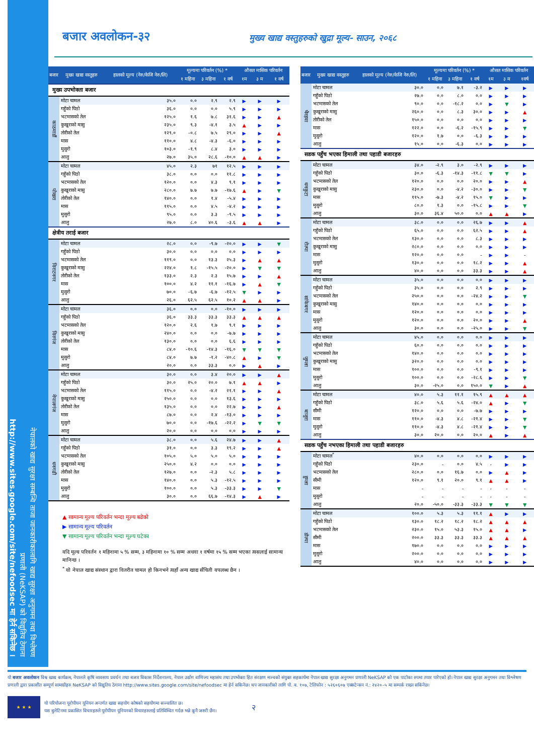नेपालको खाद्य सुरक्षा सम्बन्धि ताजा जानकारीकालागि खाद्य सुरक्षा अनुगमन तथा विश्लेषण
प्रणाली (NeKSAP) को विद्युतिय ठेगाना
http://www.sites.google.com/site/nefoodsec मा हेर्न सकिनेछ ।
बजार अवलोकन-३२
मुख्य खाद्य वस्तुहरुको खुद्रा मूल्य- साउन, २०६८
| बजार | मुख्य खाद्य वस्तुहरु | हालको मूल्य (नेरु/केजि नेरु/लि) | मूल्यमा परिवर्तन (%) * | | | औसत मासिक परिवर्तन | | |
| --- | --- | --- | --- | --- | --- | --- | --- | --- |
| | | | १ महिना | ३ महिना | १ वर्ष | १म | ३ म | १ वर्ष |
| मुख्य उपभोक्ता बजार | | | | | | | | |
| काठमाडौं | मोटा चामल | ३५.० | ०.० | २.९ | २.९ | ▶ | ▶ | ▶ |
| | गहुँको पिठो | ३६.० | ०.० | ०.० | ५.९ | ▶ | ▶ | ▶ |
| | भटमासको तेल | १२५.० | १.६ | ७.८ | ३१.६ | ▶ | ▶ | ▲ |
| | कुखुराको मासु | २३५.० | ९.३ | -४.१ | ३.५ | ▲ | ▶ | ▶ |
| | तोरीको तेल | १२९.० | -०.८ | ७.५ | २९.० | ▶ | ▶ | ▲ |
| | मास | ११०.० | ४.८ | -४.३ | -६.० | ▶ | ▶ | ▶ |
| | मुसुरो | १०३.० | -१.९ | ८.४ | ३.० | ▶ | ▶ | ▶ |
| | आलु | २७.० | ३५.० | २८.६ | -१०.० | ▲ | ▲ | ▶ |
| पोखरा | मोटा चामल | ४५.० | २.३ | ७१ | १२.५ | ▶ | ▶ | ▶ |
| | गहुँको पिठो | ३८.० | ०.० | ०.० | ११.८ | ▶ | ▶ | ▶ |
| | भटमासको तेल | १२०.० | ०.० | ४.३ | ९.१ | ▶ | ▶ | ▶ |
| | कुखुराको मासु | २८०.० | ७.७ | ७.७ | -१७.६ | ▲ | ▶ | ▼ |
| | तोरीको तेल | १४०.० | ०.० | १.४ | -५.४ | ▶ | ▶ | ▶ |
| | मास | ११५.० | ०.० | ४.५ | -४.२ | ▶ | ▶ | ▶ |
| | मुसुरो | ९५.० | ०.० | ३.३ | -९.५ | ▶ | ▶ | ▶ |
| | आलु | २७.० | ८.० | ४०.६ | -३.६ | ▲ | ▲ | ▶ |
| क्षेत्रीय तराई बजार | | | | | | | | |
| विराटनगर | मोटा चामल | २८.० | ०.० | -९.७ | -२०.० | ▶ | ▶ | ▼ |
| | गहुँको पिठो | ३०.० | ०.० | ०.० | ०.० | ▶ | ▶ | ▶ |
| | भटमासको तेल | ११९.० | ०.० | १३.३ | २५.३ | ▶ | ▲ | ▲ |
| | कुखुराको मासु | २२४.० | १.८ | -१५.५ | -२०.० | ▶ | ▼ | ▼ |
| | तोरीको तेल | १३३.० | २.३ | २.३ | १५.७ | ▶ | ▶ | ▲ |
| | मास | १००.० | ४.२ | ११.१ | -१६.७ | ▶ | ▲ | ▼ |
| | मुसुरो | ७०.० | -६.७ | -६.७ | -१२.५ | ▼ | ▶ | ▶ |
| | आलु | २६.० | ६२.५ | ६२.५ | १०.२ | ▲ | ▲ | ▶ |
| विरगंज | मोटा चामल | ३६.० | ०.० | ०.० | -१०.० | ▶ | ▶ | ▶ |
| | गहुँको पिठो | ३६.० | ३३.३ | ३३.३ | ३३.३ | ▲ | ▲ | ▲ |
| | भटमासको तेल | १२०.० | २.६ | १.७ | ९.१ | ▶ | ▶ | ▶ |
| | कुखुराको मासु | २४०.० | ०.० | ०.० | -७.७ | ▶ | ▶ | ▶ |
| | तोरीको तेल | १३०.० | ०.० | ०.० | ६.६ | ▶ | ▶ | ▶ |
| | मास | ८४.० | -१०.६ | -१४.३ | -१६.० | ▼ | ▼ | ▼ |
| | मुसुरो | ८४.० | ७.७ | -१.२ | -४०.८ | ▲ | ▶ | ▼ |
| | आलु | २०.० | ०.० | ३३.३ | ०.० | ▶ | ▲ | ▶ |
| नेपालगंज | मोटा चामल | ३०.० | ०.० | ३.४ | २०.० | ▶ | ▶ | ▲ |
| | गहुँको पिठो | ३०.० | २५.० | २०.० | ७.१ | ▲ | ▲ | ▶ |
| | भटमासको तेल | ११५.० | ०.० | -४.२ | २१.१ | ▶ | ▶ | ▲ |
| | कुखुराको मासु | २५०.० | ०.० | ०.० | १३.६ | ▶ | ▶ | ▶ |
| | तोरीको तेल | १३५.० | ०.० | ०.० | २२.७ | ▶ | ▶ | ▲ |
| | मास | ८७.० | ०.० | २.४ | -१३.० | ▶ | ▶ | ▶ |
| | मुसुरो | ७०.० | ०.० | -१७.६ | -२२.२ | ▶ | ▼ | ▼ |
| | आलु | २०.० | ०.० | ०.० | ०.० | ▶ | ▶ | ▶ |
| धनगढी | मोटा चामल | ३८.० | ०.० | ५.६ | २४.७ | ▶ | ▶ | ▲ |
| | गहुँको पिठो | ३१.० | ०.० | ३.३ | १९.२ | ▶ | ▶ | ▲ |
| | भटमासको तेल | १०५.० | ५.० | ५.० | ५.० | ▶ | ▶ | ▶ |
| | कुखुराको मासु | २५०.० | ४.२ | ०.० | ०.० | ▶ | ▶ | ▶ |
| | तोरीको तेल | १२७.० | ०.० | -२.३ | ५.८ | ▶ | ▶ | ▶ |
| | मास | १४०.० | ०.० | ५.३ | -१२.५ | ▶ | ▶ | ▶ |
| | मुसुरो | १००.० | ०.० | ५.३ | -३३.३ | ▶ | ▶ | ▼ |
| | आलु | ३०.० | ०.० | ६६.७ | -१४.३ | ▶ | ▲ | ▶ |
▲ सामान्य मूल्य परिवर्तन भन्दा मूल्य बढेको
▶ सामान्य मूल्य परिवर्तन
▼ सामान्य मूल्य परिवर्तन भन्दा मूल्य घटेका
यदि मूल्य परिवर्तन १ महिनामा ५ % सम्म, ३ महिनामा १० % सम्म अथवा १ वर्षमा १५ % सम्म भएका त्यसलाई सामान्य मानिन्छ ।
<sup>*</sup> यो नेपाल खाद्य संस्थान द्वारा वितरीत चामल हो किनभने त्यहाँ अन्य खाद्य सँचिती यपलब्ध छैन ।
| बजार | मुख्य खाद्य वस्तुहरु | हालको मूल्य (नेरु/केजि नेरु/लि) | मूल्यमा परिवर्तन (%) * | | | औसत मासिक परिवर्तन | | |
| --- | --- | --- | --- | --- | --- | --- | --- | --- |
| | | | १ महिना | ३ महिना | १ वर्ष | १म | ३ म | १वर्ष |
| भैरहवा | मोटा चामल | ३०.० | ०.० | ७.१ | -३.२ | ▶ | ▶ | ▶ |
| | गहुँको पिठो | २७.० | ०.० | ८.० | ०.० | ▶ | ▶ | ▶ |
| | भटमासको तेल | ९०.० | ०.० | -१८.२ | ०.० | ▶ | ▼ | ▶ |
| | कुखुराको मासु | २६०.० | ०.० | ८.३ | ३०.० | ▶ | ▶ | ▲ |
| | तोरीको तेल | १५०.० | ०.० | ०.० | ०.० | ▶ | ▶ | ▶ |
| | मास | १२२.० | ०.० | -६.२ | -१५.९ | ▶ | ▶ | ▼ |
| | मुसुरो | १२०.० | १.७ | ०.० | -६.३ | ▶ | ▶ | ▶ |
| | आलु | १५.० | ०.० | -६.३ | ०.० | ▶ | ▶ | ▶ |
| सडक पहुँच भएका हिमाली तथा पहाडी बजारहरु | | | | | | | | |
| धनकुटा | मोटा चामल | ३४.० | -२.९ | ३.० | -२.९ | ▶ | ▶ | ▶ |
| | गहुँको पिठो | ३०.० | -६.३ | -१४.३ | -११.८ | ▼ | ▼ | ▶ |
| | भटमासको तेल | १२०.० | ०.० | ०.० | २०.० | ▶ | ▶ | ▲ |
| | कुखुराको मासु | २३०.० | ०.० | -४.२ | -३०.० | ▶ | ▶ | ▼ |
| | मास | ११५.० | -७.३ | -४.२ | १५.० | ▼ | ▶ | ▶ |
| | मुसुरो | ८०.० | १.३ | ०.० | -१५.८ | ▶ | ▶ | ▼ |
| | आलु | ३०.० | ३६.४ | ५०.० | ०.० | ▲ | ▲ | ▶ |
| रोल्पा | मोटा चामल | ३८.० | ०.० | ०.० | २६.७ | ▶ | ▶ | ▲ |
| | गहुँको पिठो | ६५.० | ०.० | ०.० | ६२.५ | ▶ | ▶ | ▲ |
| | भटमासको तेल | १३०.० | ०.० | ०.० | ८.३ | ▶ | ▶ | ▶ |
| | कुखुराको मासु | २८०.० | ०.० | ०.० | ०.० | ▶ | ▶ | ▶ |
| | मास | १२०.० | ०.० | ०.० | - | ▶ | ▶ | - |
| | मुसुरो | १३०.० | ०.० | ०.० | १८.२ | ▶ | ▶ | ▲ |
| | आलु | ४०.० | ०.० | ०.० | ३३.३ | ▶ | ▶ | ▲ |
| सांफेबगर | मोटा चामल | ३५.० | ०.० | ०.० | ०.० | ▶ | ▶ | ▶ |
| | गहुँको पिठो | ३५.० | ०.० | ०.० | २.९ | ▶ | ▶ | ▶ |
| | भटमासको तेल | २५०.० | ०.० | ०.० | -२४.२ | ▶ | ▶ | ▼ |
| | कुखुराको मासु | १४०.० | ०.० | ०.० | ०.० | ▶ | ▶ | ▶ |
| | मास | १२०.० | ०.० | ०.० | ०.० | ▶ | ▶ | ▶ |
| | मुसुरो | १२०.० | ०.० | ०.० | २०.० | ▶ | ▶ | ▲ |
| | आलु | ३०.० | ०.० | ०.० | -२५.० | ▶ | ▶ | ▼ |
| जुम्ला | मोटा चामल | ४५.० | ०.० | ०.० | ०.० | ▶ | ▶ | ▶ |
| | गहुँको पिठो | ६०.० | ०.० | ०.० | ०.० | ▶ | ▶ | ▶ |
| | भटमासको तेल | १४०.० | ०.० | ०.० | ०.० | ▶ | ▶ | ▶ |
| | कुखुराको मासु | ३२०.० | ०.० | ०.० | ०.० | ▶ | ▶ | ▶ |
| | मास | १००.० | ०.० | ०.० | -९.१ | ▶ | ▶ | ▶ |
| | मुसुरो | १००.० | ०.० | ०.० | -२८.६ | ▶ | ▶ | ▼ |
| | आलु | ३०.० | -२५.० | ०.० | १५०.० | ▼ | ▶ | ▲ |
| बाजुरा | मोटा चामल | ४०.० | ५.३ | ११.१ | १५.९ | ▲ | ▲ | ▲ |
| | गहुँको पिठो | ३८.० | ५.६ | ५.६ | -२४.० | ▲ | ▶ | ▼ |
| | सीमी | १२०.० | ०.० | ०.० | -७.७ | ▶ | ▶ | ▶ |
| | मास | ११०.० | -४.३ | ४.८ | -२१.४ | ▶ | ▶ | ▼ |
| | मुसुरो | ११०.० | -४.३ | ४.८ | -२१.४ | ▶ | ▶ | ▼ |
| | आलु | ३०.० | २०.० | ०.० | २०.० | ▲ | ▶ | ▲ |
| सडक पहुँच नभएका हिमाली तथा पहाडी बजारहरु | | | | | | | | |
| हुम्ला | मोटा चामल<sup>*</sup> | ४०.० | ०.० | ०.० | ०.० | ▶ | ▶ | ▶ |
| | गहुँको पिठो | २३०.० | - | ०.० | ४.५ | - | ▶ | ▶ |
| | भटमासको तेल | २८०.० | ०.० | १६.७ | ०.० | ▶ | ▲ | ▶ |
| | सीमी | १२०.० | ९.१ | २०.० | ९.१ | ▲ | ▲ | ▶ |
| | मास | - | - | - | - | - | - | - |
| | मुसुरो | - | - | - | - | - | - | - |
| | आलु | २०.० | -५०.० | -३३.३ | -३३.३ | ▼ | ▼ | ▼ |
| डोल्पा | मोटा चामल | १००.० | ५.३ | ५.३ | ११.१ | ▲ | ▶ | ▶ |
| | गहुँको पिठो | १३०.० | १८.२ | १८.२ | १८.२ | ▲ | ▲ | ▲ |
| | भटमासको तेल | २३०.० | १५.० | ५३.३ | १५.० | ▲ | ▲ | ▶ |
| | सीमी | २००.० | ३३.३ | ३३.३ | ३३.३ | ▲ | ▲ | ▲ |
| | मास | १७०.० | ०.० | ०.० | ०.० | ▶ | ▶ | ▶ |
| | मुसुरो | २००.० | ०.० | ०.० | ०.० | ▶ | ▶ | ▶ |
| | आलु | ४०.० | ०.० | ०.० | ०.० | ▶ | ▶ | ▶ |
यो बजार अवलोकन विश्व खाद्य कार्यक्रम, नेपालले कृषि व्यवसाय प्रवर्धन तथा बजार विकास निर्देशनालय, नेपाल उद्योग वाणिज्य महासंघ तथा उपभोक्ता हित संरक्षण मञ्चको संयुक्त सहकार्यमा नेपाल खाद्य सुरक्षा अनुगमन प्रणाली NeKSAP को एक पाटोका रुपमा तयार पारेएको हो। नेपाल खाद्य सुरक्षा अनुगमन तथा विश्लेषण प्रणाली द्वारा प्रकाशीत सम्पूर्ण सामाग्रीहरु NeKSAP को विद्युतिय ठेगाना http://www.sites.google.com/site/nefoodsec मा हेर्न सकिनेछ। थप जानकारीको लागि पो. ब. १०७, टेलिफोन : ५२६०६०७ एक्सटेन्सन नं.: २४२०–५ मा सम्पर्क राख्न सकिनेछ।
★ ★ ★
यो परियोजना यूरोपीयन यूनियन अन्तर्गत खाद्य सहयोग कोषको सहयोगमा सञ्चालित छ।
यस बुलेटिनमा प्रकासित विचारहरुले यूरोपीयन यूनियनको विचारहरुलाई प्रतिविम्वित गर्दछ भन्ने कूनै जरुरी छैन।
२